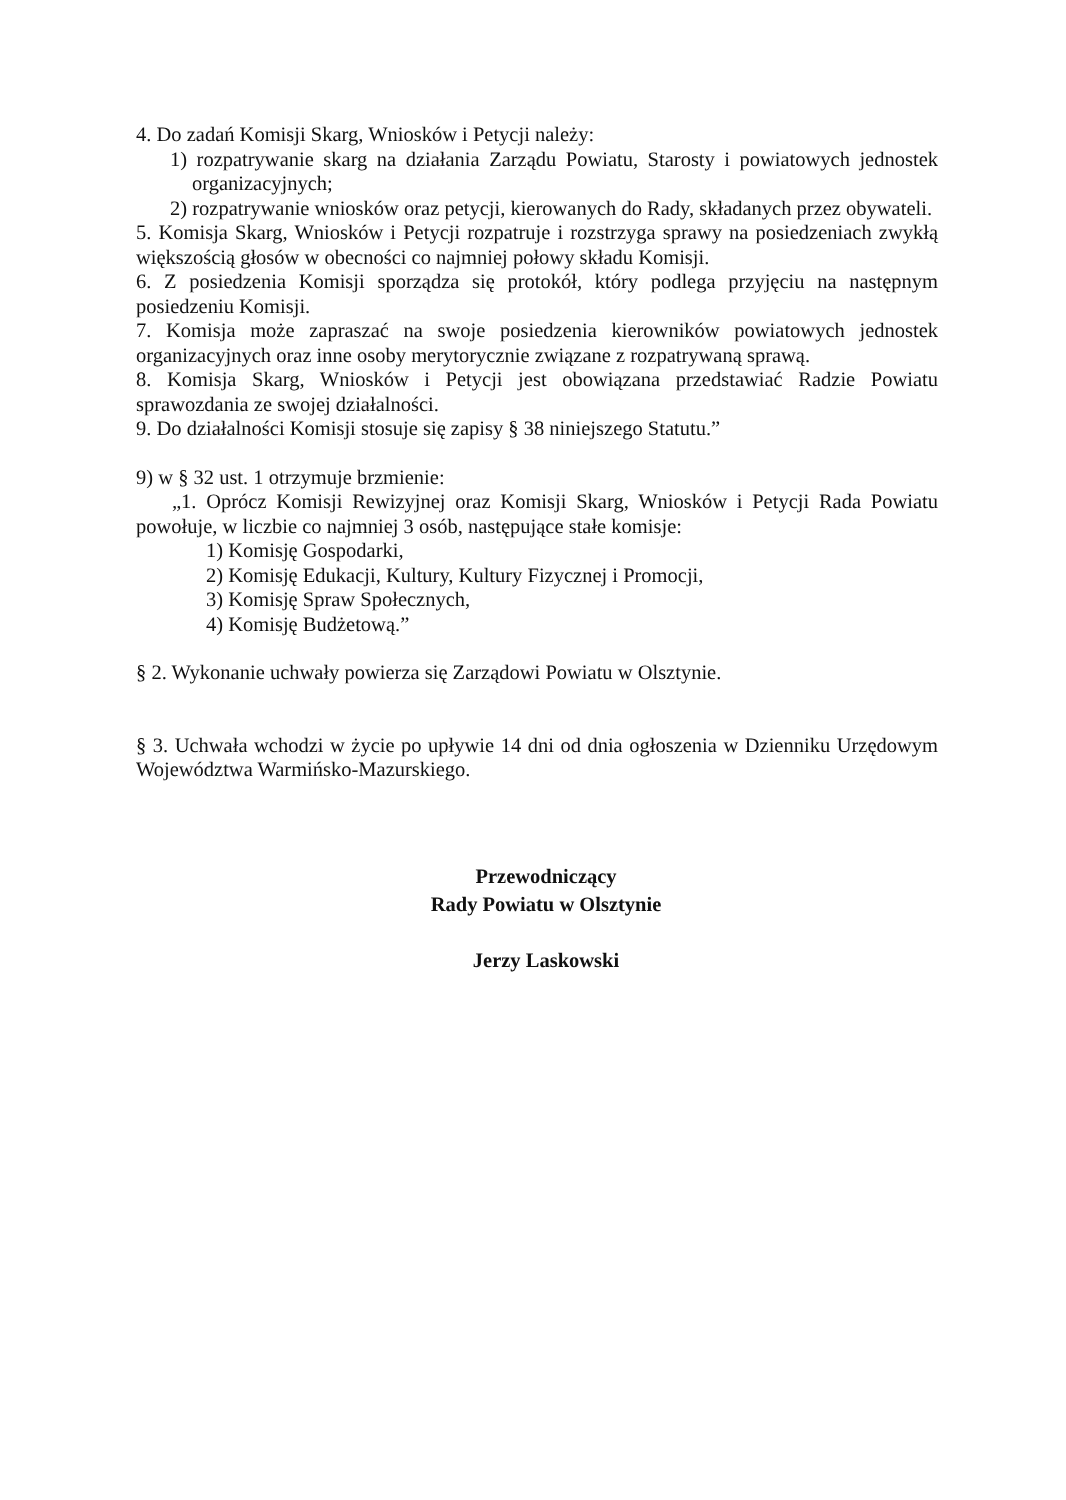4. Do zadań Komisji Skarg, Wniosków i Petycji należy:
1) rozpatrywanie skarg na działania Zarządu Powiatu, Starosty i powiatowych jednostek organizacyjnych;
2) rozpatrywanie wniosków oraz petycji, kierowanych do Rady, składanych przez obywateli.
5. Komisja Skarg, Wniosków i Petycji rozpatruje i rozstrzyga sprawy na posiedzeniach zwykłą większością głosów w obecności co najmniej połowy składu Komisji.
6. Z posiedzenia Komisji sporządza się protokół, który podlega przyjęciu na następnym posiedzeniu Komisji.
7. Komisja może zapraszać na swoje posiedzenia kierowników powiatowych jednostek organizacyjnych oraz inne osoby merytorycznie związane z rozpatrywaną sprawą.
8. Komisja Skarg, Wniosków i Petycji jest obowiązana przedstawiać Radzie Powiatu sprawozdania ze swojej działalności.
9. Do działalności Komisji stosuje się zapisy § 38 niniejszego Statutu.”
9) w § 32 ust. 1 otrzymuje brzmienie:
„1. Oprócz Komisji Rewizyjnej oraz Komisji Skarg, Wniosków i Petycji Rada Powiatu powołuje, w liczbie co najmniej 3 osób, następujące stałe komisje:
1) Komisję Gospodarki,
2) Komisję Edukacji, Kultury, Kultury Fizycznej i Promocji,
3) Komisję Spraw Społecznych,
4) Komisję Budżetową.”
§ 2. Wykonanie uchwały powierza się Zarządowi Powiatu w Olsztynie.
§ 3. Uchwała wchodzi w życie po upływie 14 dni od dnia ogłoszenia w Dzienniku Urzędowym Województwa Warmińsko-Mazurskiego.
Przewodniczący
Rady Powiatu w Olsztynie
Jerzy Laskowski